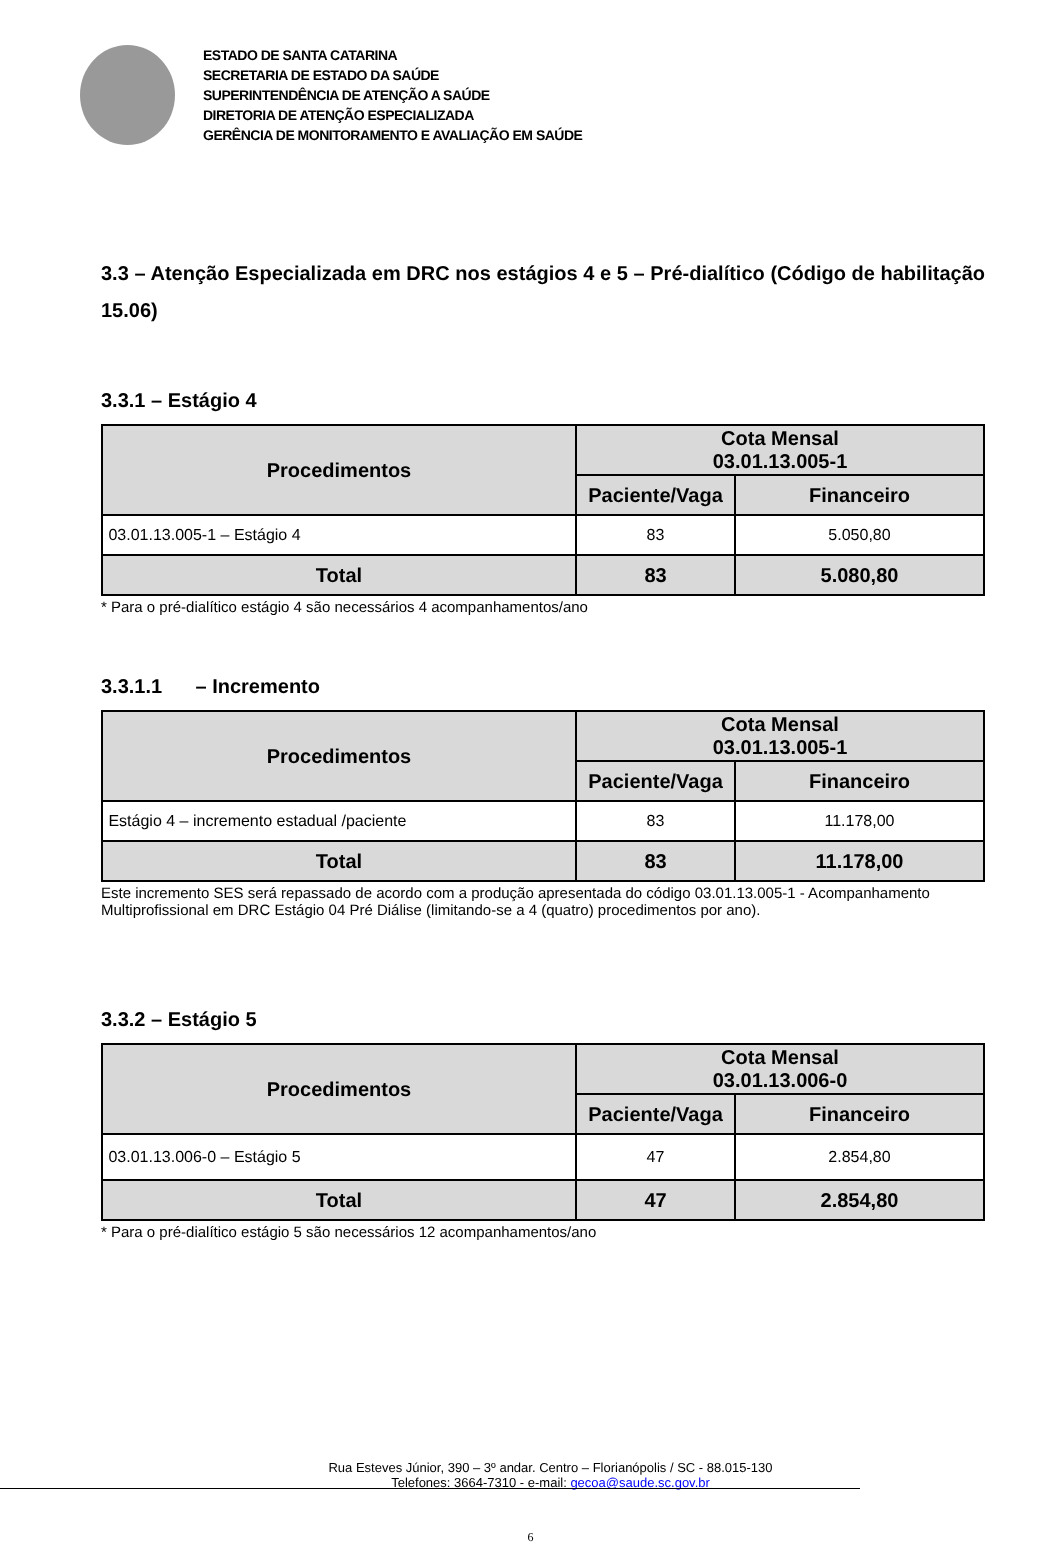ESTADO DE SANTA CATARINA
SECRETARIA DE ESTADO DA SAÚDE
SUPERINTENDÊNCIA DE ATENÇÃO A SAÚDE
DIRETORIA DE ATENÇÃO ESPECIALIZADA
GERÊNCIA DE MONITORAMENTO E AVALIAÇÃO EM SAÚDE
3.3 – Atenção Especializada em DRC nos estágios 4 e 5 – Pré-dialítico (Código de habilitação 15.06)
3.3.1 – Estágio 4
| Procedimentos | Cota Mensal 03.01.13.005-1 | |
| --- | --- | --- |
| | Paciente/Vaga | Financeiro |
| 03.01.13.005-1 – Estágio 4 | 83 | 5.050,80 |
| Total | 83 | 5.080,80 |
* Para o pré-dialítico estágio 4 são necessários 4 acompanhamentos/ano
3.3.1.1 – Incremento
| Procedimentos | Cota Mensal 03.01.13.005-1 | |
| --- | --- | --- |
| | Paciente/Vaga | Financeiro |
| Estágio 4 – incremento estadual /paciente | 83 | 11.178,00 |
| Total | 83 | 11.178,00 |
Este incremento SES será repassado de acordo com a produção apresentada do código 03.01.13.005-1 - Acompanhamento Multiprofissional em DRC Estágio 04 Pré Diálise (limitando-se a 4 (quatro) procedimentos por ano).
3.3.2 – Estágio 5
| Procedimentos | Cota Mensal 03.01.13.006-0 | |
| --- | --- | --- |
| | Paciente/Vaga | Financeiro |
| 03.01.13.006-0 – Estágio 5 | 47 | 2.854,80 |
| Total | 47 | 2.854,80 |
* Para o pré-dialítico estágio 5 são necessários 12 acompanhamentos/ano
Rua Esteves Júnior, 390 – 3º andar. Centro – Florianópolis / SC - 88.015-130
Telefones: 3664-7310 - e-mail: gecoa@saude.sc.gov.br
6